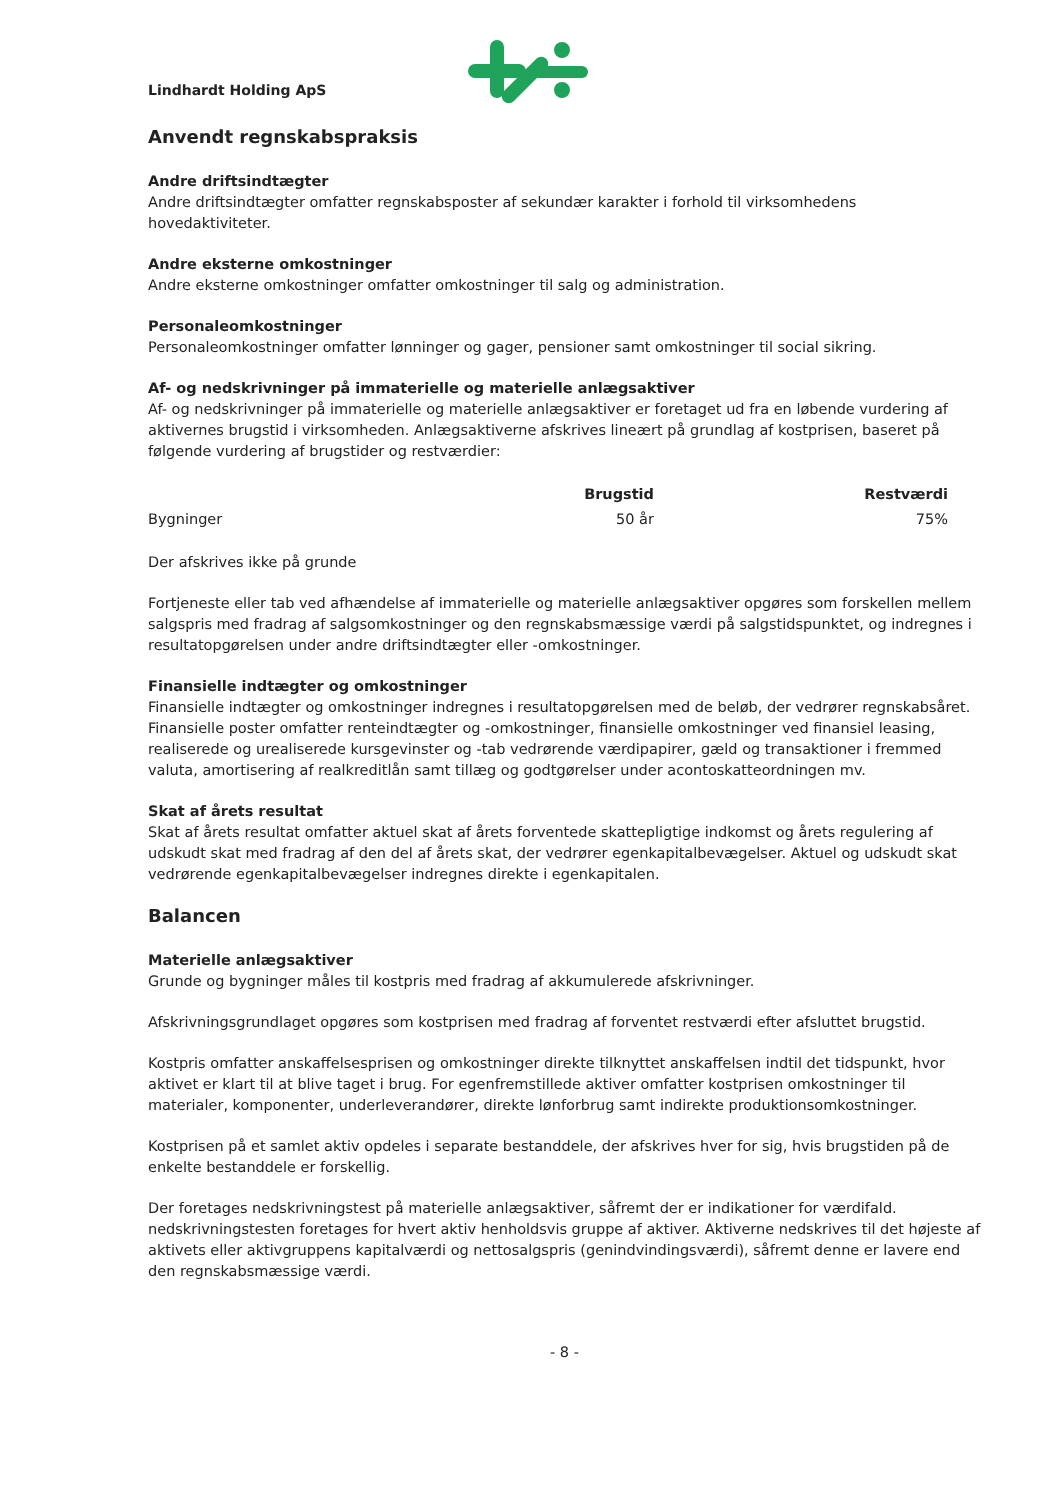Lindhardt Holding ApS
Anvendt regnskabspraksis
Andre driftsindtægter
Andre driftsindtægter omfatter regnskabsposter af sekundær karakter i forhold til virksomhedens hovedaktiviteter.
Andre eksterne omkostninger
Andre eksterne omkostninger omfatter omkostninger til salg og administration.
Personaleomkostninger
Personaleomkostninger omfatter lønninger og gager, pensioner samt omkostninger til social sikring.
Af- og nedskrivninger på immaterielle og materielle anlægsaktiver
Af- og nedskrivninger på immaterielle og materielle anlægsaktiver er foretaget ud fra en løbende vurdering af aktivernes brugstid i virksomheden. Anlægsaktiverne afskrives lineært på grundlag af kostprisen, baseret på følgende vurdering af brugstider og restværdier:
| | Brugstid | Restværdi |
| --- | --- | --- |
| Bygninger | 50 år | 75% |
Der afskrives ikke på grunde
Fortjeneste eller tab ved afhændelse af immaterielle og materielle anlægsaktiver opgøres som forskellen mellem salgspris med fradrag af salgsomkostninger og den regnskabsmæssige værdi på salgstidspunktet, og indregnes i resultatopgørelsen under andre driftsindtægter eller -omkostninger.
Finansielle indtægter og omkostninger
Finansielle indtægter og omkostninger indregnes i resultatopgørelsen med de beløb, der vedrører regnskabsåret. Finansielle poster omfatter renteindtægter og -omkostninger, finansielle omkostninger ved finansiel leasing, realiserede og urealiserede kursgevinster og -tab vedrørende værdipapirer, gæld og transaktioner i fremmed valuta, amortisering af realkreditlån samt tillæg og godtgørelser under acontoskatteordningen mv.
Skat af årets resultat
Skat af årets resultat omfatter aktuel skat af årets forventede skattepligtige indkomst og årets regulering af udskudt skat med fradrag af den del af årets skat, der vedrører egenkapitalbevægelser. Aktuel og udskudt skat vedrørende egenkapitalbevægelser indregnes direkte i egenkapitalen.
Balancen
Materielle anlægsaktiver
Grunde og bygninger måles til kostpris med fradrag af akkumulerede afskrivninger.
Afskrivningsgrundlaget opgøres som kostprisen med fradrag af forventet restværdi efter afsluttet brugstid.
Kostpris omfatter anskaffelsesprisen og omkostninger direkte tilknyttet anskaffelsen indtil det tidspunkt, hvor aktivet er klart til at blive taget i brug. For egenfremstillede aktiver omfatter kostprisen omkostninger til materialer, komponenter, underleverandører, direkte lønforbrug samt indirekte produktionsomkostninger.
Kostprisen på et samlet aktiv opdeles i separate bestanddele, der afskrives hver for sig, hvis brugstiden på de enkelte bestanddele er forskellig.
Der foretages nedskrivningstest på materielle anlægsaktiver, såfremt der er indikationer for værdifald. nedskrivningstesten foretages for hvert aktiv henholdsvis gruppe af aktiver. Aktiverne nedskrives til det højeste af aktivets eller aktivgruppens kapitalværdi og nettosalgspris (genindvindingsværdi), såfremt denne er lavere end den regnskabsmæssige værdi.
- 8 -